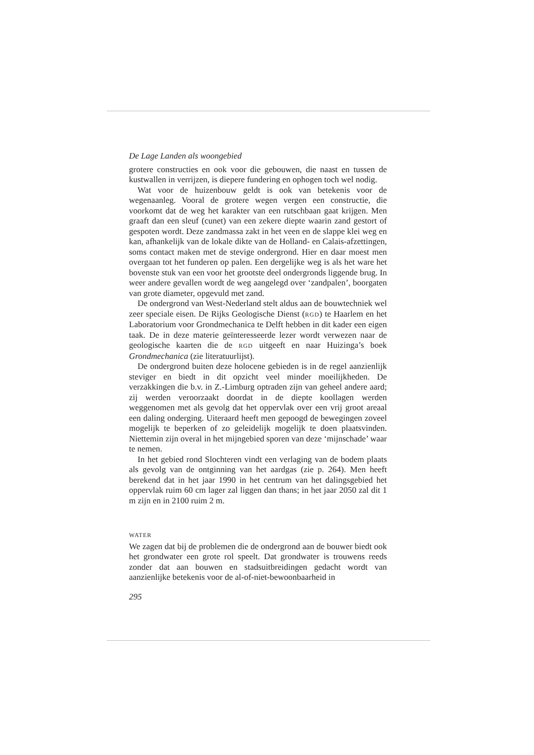De Lage Landen als woongebied
grotere constructies en ook voor die gebouwen, die naast en tussen de kustwallen in verrijzen, is diepere fundering en ophogen toch wel nodig.
Wat voor de huizenbouw geldt is ook van betekenis voor de wegenaanleg. Vooral de grotere wegen vergen een constructie, die voorkomt dat de weg het karakter van een rutschbaan gaat krijgen. Men graaft dan een sleuf (cunet) van een zekere diepte waarin zand gestort of gespoten wordt. Deze zandmassa zakt in het veen en de slappe klei weg en kan, afhankelijk van de lokale dikte van de Holland- en Calais-afzettingen, soms contact maken met de stevige ondergrond. Hier en daar moest men overgaan tot het funderen op palen. Een dergelijke weg is als het ware het bovenste stuk van een voor het grootste deel ondergronds liggende brug. In weer andere gevallen wordt de weg aangelegd over ‘zandpalen’, boorgaten van grote diameter, opgevuld met zand.
De ondergrond van West-Nederland stelt aldus aan de bouwtechniek wel zeer speciale eisen. De Rijks Geologische Dienst (RGD) te Haarlem en het Laboratorium voor Grondmechanica te Delft hebben in dit kader een eigen taak. De in deze materie geïnteresseerde lezer wordt verwezen naar de geologische kaarten die de RGD uitgeeft en naar Huizinga’s boek Grondmechanica (zie literatuurlijst).
De ondergrond buiten deze holocene gebieden is in de regel aanzienlijk steviger en biedt in dit opzicht veel minder moeilijkheden. De verzakkingen die b.v. in Z.-Limburg optraden zijn van geheel andere aard; zij werden veroorzaakt doordat in de diepte koollagen werden weggenomen met als gevolg dat het oppervlak over een vrij groot areaal een daling onderging. Uiteraard heeft men gepoogd de bewegingen zoveel mogelijk te beperken of zo geleidelijk mogelijk te doen plaatsvinden. Niettemin zijn overal in het mijngebied sporen van deze ‘mijnschade’ waar te nemen.
In het gebied rond Slochteren vindt een verlaging van de bodem plaats als gevolg van de ontginning van het aardgas (zie p. 264). Men heeft berekend dat in het jaar 1990 in het centrum van het dalingsgebied het oppervlak ruim 60 cm lager zal liggen dan thans; in het jaar 2050 zal dit 1 m zijn en in 2100 ruim 2 m.
WATER
We zagen dat bij de problemen die de ondergrond aan de bouwer biedt ook het grondwater een grote rol speelt. Dat grondwater is trouwens reeds zonder dat aan bouwen en stadsuitbreidingen gedacht wordt van aanzienlijke betekenis voor de al-of-niet-bewoonbaarheid in
295